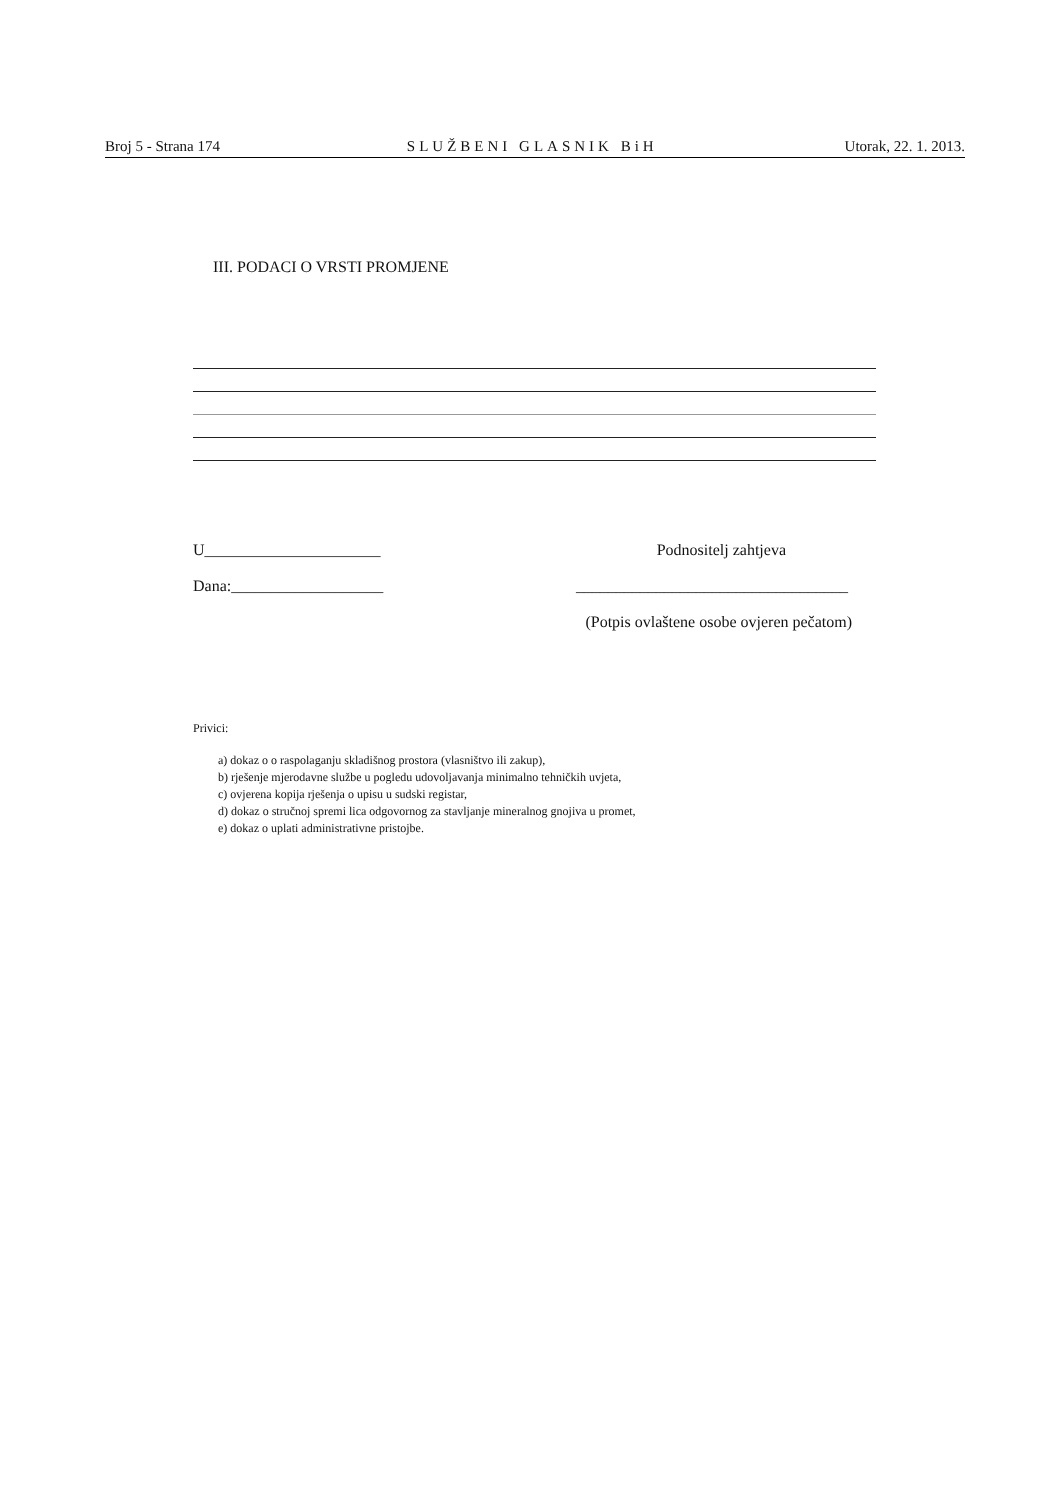Broj 5 - Strana 174 SLUŽBENI GLASNIK BiH Utorak, 22. 1. 2013.
III. PODACI O VRSTI PROMJENE
U______________________ Podnositelj zahtjeva
Dana:___________________ __________________________________
(Potpis ovlaštene osobe ovjeren pečatom)
Privici:
a) dokaz o o raspolaganju skladišnog prostora (vlasništvo ili zakup),
b) rješenje mjerodavne službe u pogledu udovoljavanja minimalno tehničkih uvjeta,
c) ovjerena kopija rješenja o upisu u sudski registar,
d) dokaz o stručnoj spremi lica odgovornog za stavljanje mineralnog gnojiva u promet,
e) dokaz o uplati administrativne pristojbe.